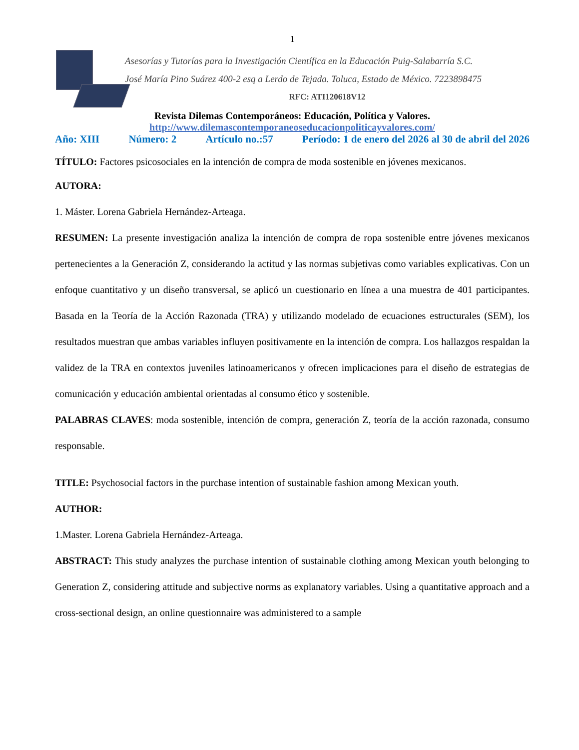1
Asesorías y Tutorías para la Investigación Científica en la Educación Puig-Salabarría S.C.
José María Pino Suárez 400-2 esq a Lerdo de Tejada. Toluca, Estado de México. 7223898475
RFC: ATI120618V12
Revista Dilemas Contemporáneos: Educación, Política y Valores.
http://www.dilemascontemporaneoseducacionpoliticayvalores.com/
Año: XIII Número: 2 Artículo no.:57 Período: 1 de enero del 2026 al 30 de abril del 2026
TÍTULO: Factores psicosociales en la intención de compra de moda sostenible en jóvenes mexicanos.
AUTORA:
1. Máster. Lorena Gabriela Hernández-Arteaga.
RESUMEN: La presente investigación analiza la intención de compra de ropa sostenible entre jóvenes mexicanos pertenecientes a la Generación Z, considerando la actitud y las normas subjetivas como variables explicativas. Con un enfoque cuantitativo y un diseño transversal, se aplicó un cuestionario en línea a una muestra de 401 participantes. Basada en la Teoría de la Acción Razonada (TRA) y utilizando modelado de ecuaciones estructurales (SEM), los resultados muestran que ambas variables influyen positivamente en la intención de compra. Los hallazgos respaldan la validez de la TRA en contextos juveniles latinoamericanos y ofrecen implicaciones para el diseño de estrategias de comunicación y educación ambiental orientadas al consumo ético y sostenible.
PALABRAS CLAVES: moda sostenible, intención de compra, generación Z, teoría de la acción razonada, consumo responsable.
TITLE: Psychosocial factors in the purchase intention of sustainable fashion among Mexican youth.
AUTHOR:
1.Master. Lorena Gabriela Hernández-Arteaga.
ABSTRACT: This study analyzes the purchase intention of sustainable clothing among Mexican youth belonging to Generation Z, considering attitude and subjective norms as explanatory variables. Using a quantitative approach and a cross-sectional design, an online questionnaire was administered to a sample